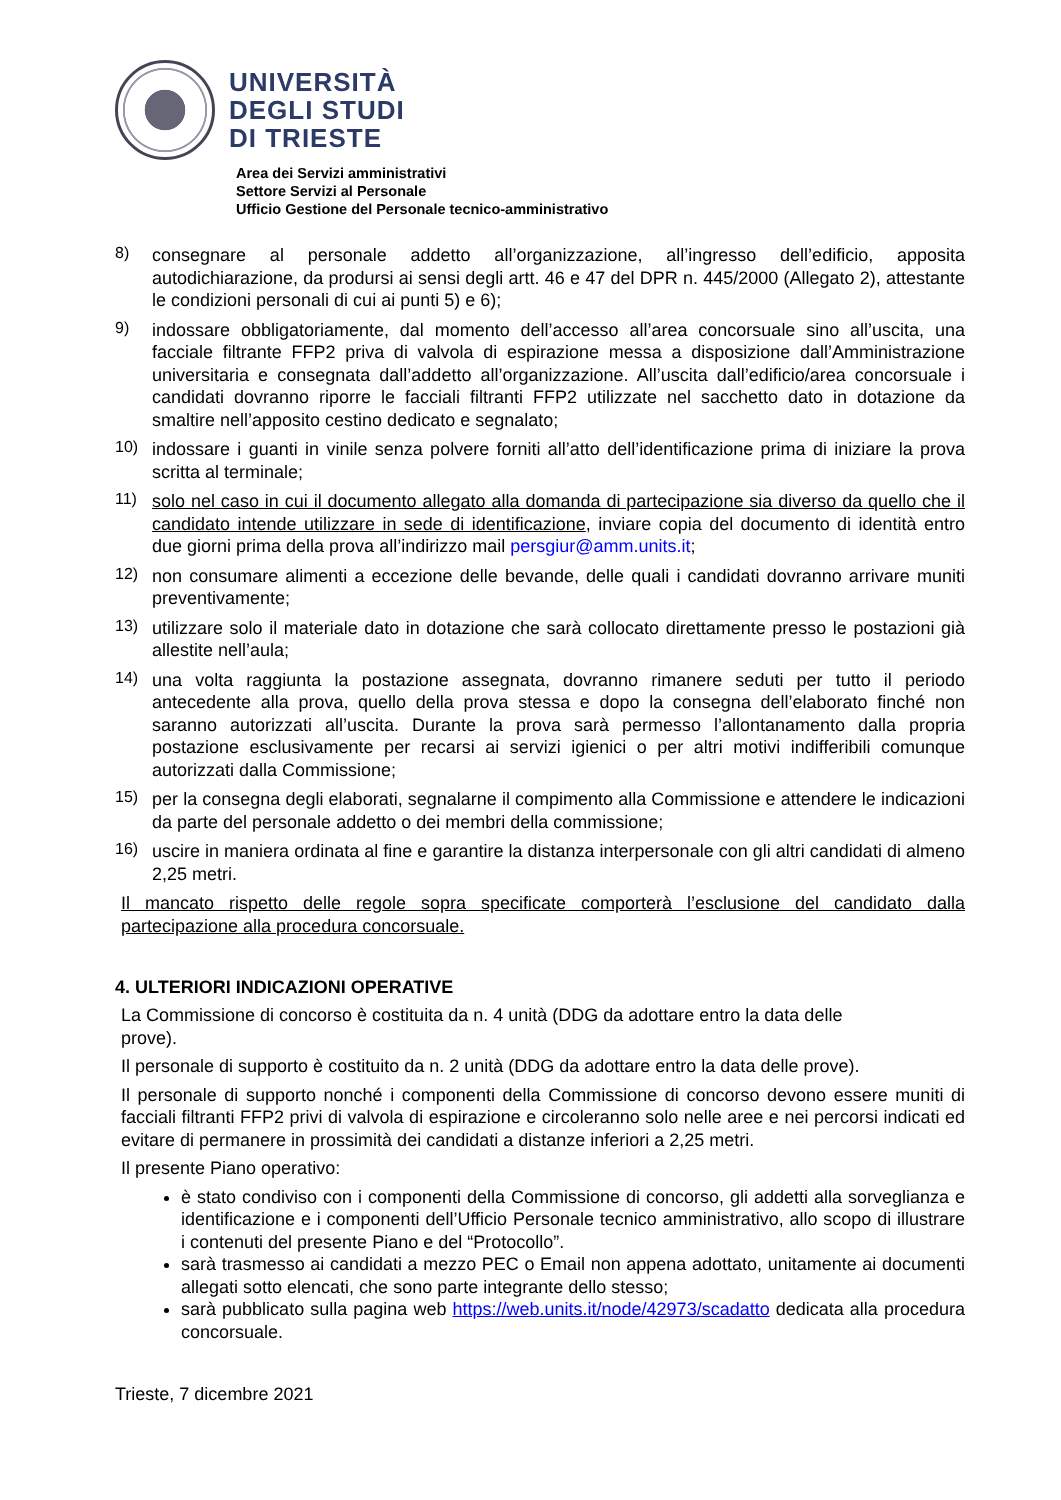UNIVERSITÀ
DEGLI STUDI
DI TRIESTE
Area dei Servizi amministrativi
Settore Servizi al Personale
Ufficio Gestione del Personale tecnico-amministrativo
8)
consegnare al personale addetto all’organizzazione, all’ingresso dell’edificio, apposita autodichiarazione, da prodursi ai sensi degli artt. 46 e 47 del DPR n. 445/2000 (Allegato 2), attestante le condizioni personali di cui ai punti 5) e 6);
9)
indossare obbligatoriamente, dal momento dell’accesso all’area concorsuale sino all’uscita, una facciale filtrante FFP2 priva di valvola di espirazione messa a disposizione dall’Amministrazione universitaria e consegnata dall’addetto all’organizzazione. All’uscita dall’edificio/area concorsuale i candidati dovranno riporre le facciali filtranti FFP2 utilizzate nel sacchetto dato in dotazione da smaltire nell’apposito cestino dedicato e segnalato;
10)
indossare i guanti in vinile senza polvere forniti all’atto dell’identificazione prima di iniziare la prova scritta al terminale;
11)
solo nel caso in cui il documento allegato alla domanda di partecipazione sia diverso da quello che il candidato intende utilizzare in sede di identificazione, inviare copia del documento di identità entro due giorni prima della prova all’indirizzo mail persgiur@amm.units.it;
12)
non consumare alimenti a eccezione delle bevande, delle quali i candidati dovranno arrivare muniti preventivamente;
13)
utilizzare solo il materiale dato in dotazione che sarà collocato direttamente presso le postazioni già allestite nell’aula;
14)
una volta raggiunta la postazione assegnata, dovranno rimanere seduti per tutto il periodo antecedente alla prova, quello della prova stessa e dopo la consegna dell’elaborato finché non saranno autorizzati all’uscita. Durante la prova sarà permesso l’allontanamento dalla propria postazione esclusivamente per recarsi ai servizi igienici o per altri motivi indifferibili comunque autorizzati dalla Commissione;
15)
per la consegna degli elaborati, segnalarne il compimento alla Commissione e attendere le indicazioni da parte del personale addetto o dei membri della commissione;
16)
uscire in maniera ordinata al fine e garantire la distanza interpersonale con gli altri candidati di almeno 2,25 metri.
Il mancato rispetto delle regole sopra specificate comporterà l’esclusione del candidato dalla partecipazione alla procedura concorsuale.
4. ULTERIORI INDICAZIONI OPERATIVE
La Commissione di concorso è costituita da n. 4 unità (DDG da adottare entro la data delle
prove).
Il personale di supporto è costituito da n. 2 unità (DDG da adottare entro la data delle prove).
Il personale di supporto nonché i componenti della Commissione di concorso devono essere muniti di facciali filtranti FFP2 privi di valvola di espirazione e circoleranno solo nelle aree e nei percorsi indicati ed evitare di permanere in prossimità dei candidati a distanze inferiori a 2,25 metri.
Il presente Piano operativo:
è stato condiviso con i componenti della Commissione di concorso, gli addetti alla sorveglianza e identificazione e i componenti dell’Ufficio Personale tecnico amministrativo, allo scopo di illustrare i contenuti del presente Piano e del “Protocollo”.
sarà trasmesso ai candidati a mezzo PEC o Email non appena adottato, unitamente ai documenti allegati sotto elencati, che sono parte integrante dello stesso;
sarà pubblicato sulla pagina web https://web.units.it/node/42973/scadatto dedicata alla procedura concorsuale.
Trieste, 7 dicembre 2021